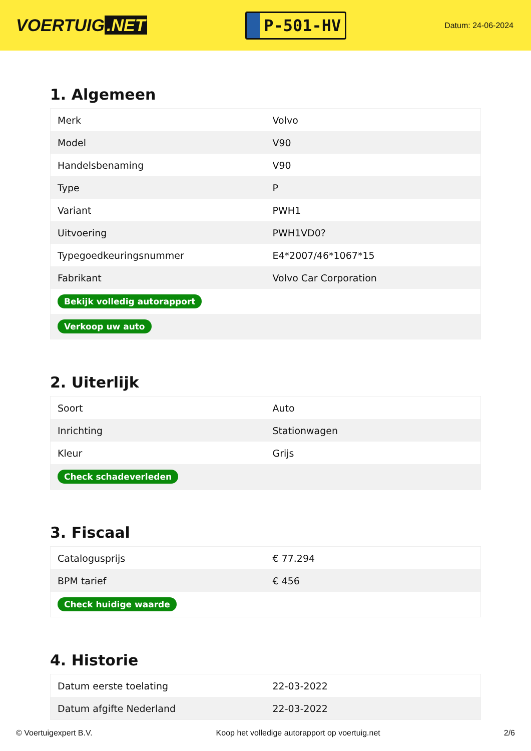VOERTUIG.NET
P-501-HV
Datum: 24-06-2024
1. Algemeen
| Merk | Volvo |
| Model | V90 |
| Handelsbenaming | V90 |
| Type | P |
| Variant | PWH1 |
| Uitvoering | PWH1VD0? |
| Typegoedkeuringsnummer | E4*2007/46*1067*15 |
| Fabrikant | Volvo Car Corporation |
| Bekijk volledig autorapport | |
| Verkoop uw auto | |
2. Uiterlijk
| Soort | Auto |
| Inrichting | Stationwagen |
| Kleur | Grijs |
| Check schadeverleden | |
3. Fiscaal
| Catalogusprijs | € 77.294 |
| BPM tarief | € 456 |
| Check huidige waarde | |
4. Historie
| Datum eerste toelating | 22-03-2022 |
| Datum afgifte Nederland | 22-03-2022 |
© Voertuigexpert B.V. Koop het volledige autorapport op voertuig.net 2/6